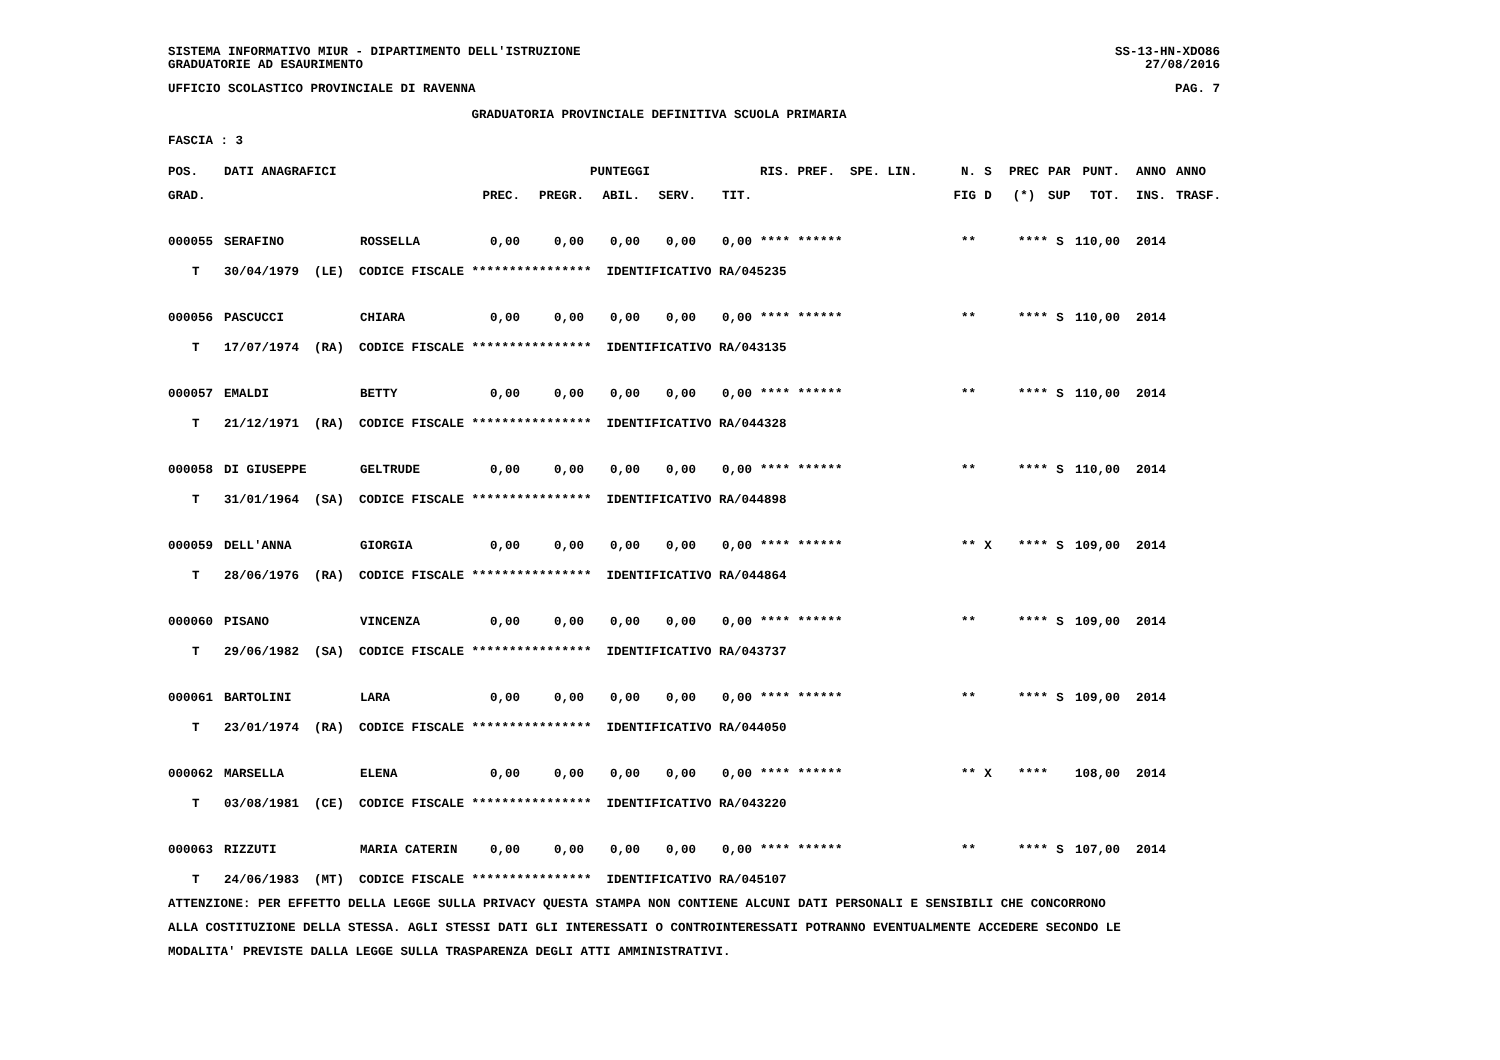SISTEMA INFORMATIVO MIUR - DIPARTIMENTO DELL'ISTRUZIONE
GRADUATORIE AD ESAURIMENTO SS-13-HN-XDO86
27/08/2016
UFFICIO SCOLASTICO PROVINCIALE DI RAVENNA PAG. 7
GRADUATORIA PROVINCIALE DEFINITIVA SCUOLA PRIMARIA
FASCIA : 3
| POS. | DATI ANAGRAFICI | | PUNTEGGI | | | | | RIS. PREF. SPE. LIN. | N. | S | PREC | PAR | PUNT. | ANNO | ANNO |
| --- | --- | --- | --- | --- | --- | --- | --- | --- | --- | --- | --- | --- | --- | --- | --- |
| GRAD. | | | PREC. | PREGR. | ABIL. | SERV. | TIT. | | FIG | D | (*) | SUP | TOT. | INS. | TRASF. |
| 000055 | SERAFINO | ROSSELLA | 0,00 | 0,00 | 0,00 | 0,00 | 0,00 | **** ****** | ** | | **** | S | 110,00 | 2014 | |
| T | 30/04/1979 (LE) CODICE FISCALE **************** IDENTIFICATIVO RA/045235 | | | | | | | | | | | | | | |
| 000056 | PASCUCCI | CHIARA | 0,00 | 0,00 | 0,00 | 0,00 | 0,00 | **** ****** | ** | | **** | S | 110,00 | 2014 | |
| T | 17/07/1974 (RA) CODICE FISCALE **************** IDENTIFICATIVO RA/043135 | | | | | | | | | | | | | | |
| 000057 | EMALDI | BETTY | 0,00 | 0,00 | 0,00 | 0,00 | 0,00 | **** ****** | ** | | **** | S | 110,00 | 2014 | |
| T | 21/12/1971 (RA) CODICE FISCALE **************** IDENTIFICATIVO RA/044328 | | | | | | | | | | | | | | |
| 000058 | DI GIUSEPPE | GELTRUDE | 0,00 | 0,00 | 0,00 | 0,00 | 0,00 | **** ****** | ** | | **** | S | 110,00 | 2014 | |
| T | 31/01/1964 (SA) CODICE FISCALE **************** IDENTIFICATIVO RA/044898 | | | | | | | | | | | | | | |
| 000059 | DELL'ANNA | GIORGIA | 0,00 | 0,00 | 0,00 | 0,00 | 0,00 | **** ****** | ** | X | **** | S | 109,00 | 2014 | |
| T | 28/06/1976 (RA) CODICE FISCALE **************** IDENTIFICATIVO RA/044864 | | | | | | | | | | | | | | |
| 000060 | PISANO | VINCENZA | 0,00 | 0,00 | 0,00 | 0,00 | 0,00 | **** ****** | ** | | **** | S | 109,00 | 2014 | |
| T | 29/06/1982 (SA) CODICE FISCALE **************** IDENTIFICATIVO RA/043737 | | | | | | | | | | | | | | |
| 000061 | BARTOLINI | LARA | 0,00 | 0,00 | 0,00 | 0,00 | 0,00 | **** ****** | ** | | **** | S | 109,00 | 2014 | |
| T | 23/01/1974 (RA) CODICE FISCALE **************** IDENTIFICATIVO RA/044050 | | | | | | | | | | | | | | |
| 000062 | MARSELLA | ELENA | 0,00 | 0,00 | 0,00 | 0,00 | 0,00 | **** ****** | ** | X | **** | | 108,00 | 2014 | |
| T | 03/08/1981 (CE) CODICE FISCALE **************** IDENTIFICATIVO RA/043220 | | | | | | | | | | | | | | |
| 000063 | RIZZUTI | MARIA CATERIN | 0,00 | 0,00 | 0,00 | 0,00 | 0,00 | **** ****** | ** | | **** | S | 107,00 | 2014 | |
| T | 24/06/1983 (MT) CODICE FISCALE **************** IDENTIFICATIVO RA/045107 | | | | | | | | | | | | | | |
ATTENZIONE: PER EFFETTO DELLA LEGGE SULLA PRIVACY QUESTA STAMPA NON CONTIENE ALCUNI DATI PERSONALI E SENSIBILI CHE CONCORRONO
ALLA COSTITUZIONE DELLA STESSA. AGLI STESSI DATI GLI INTERESSATI O CONTROINTERESSATI POTRANNO EVENTUALMENTE ACCEDERE SECONDO LE
MODALITA' PREVISTE DALLA LEGGE SULLA TRASPARENZA DEGLI ATTI AMMINISTRATIVI.